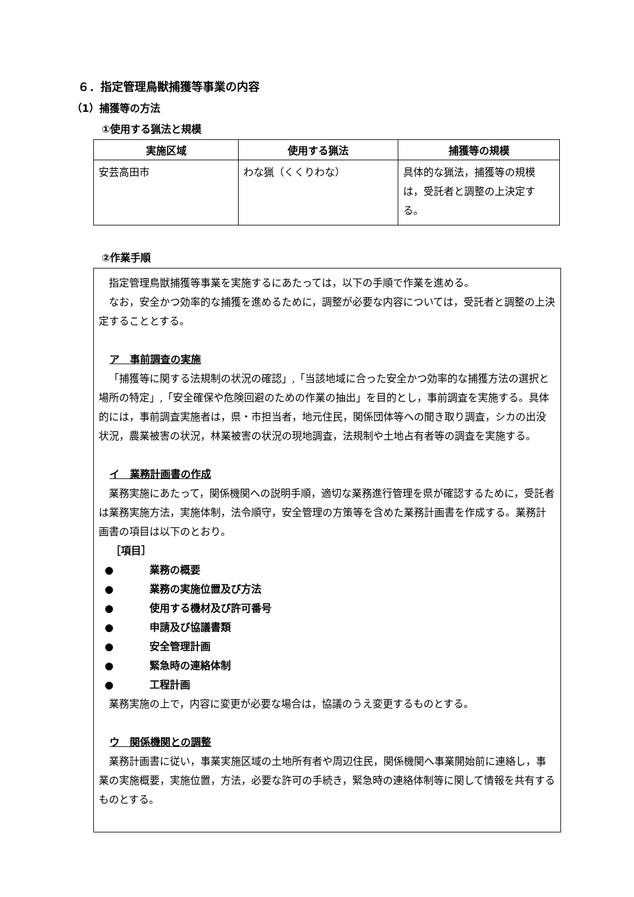６．指定管理鳥獣捕獲等事業の内容
（1）捕獲等の方法
①使用する猟法と規模
| 実施区域 | 使用する猟法 | 捕獲等の規模 |
| --- | --- | --- |
| 安芸高田市 | わな猟（くくりわな） | 具体的な猟法，捕獲等の規模は，受託者と調整の上決定する。 |
②作業手順
指定管理鳥獣捕獲等事業を実施するにあたっては，以下の手順で作業を進める。
なお，安全かつ効率的な捕獲を進めるために，調整が必要な内容については，受託者と調整の上決定することとする。
ア　事前調査の実施
「捕獲等に関する法規制の状況の確認」,「当該地域に合った安全かつ効率的な捕獲方法の選択と場所の特定」,「安全確保や危険回避のための作業の抽出」を目的とし，事前調査を実施する。具体的には，事前調査実施者は，県・市担当者，地元住民，関係団体等への聞き取り調査，シカの出没状況，農業被害の状況，林業被害の状況の現地調査，法規制や土地占有者等の調査を実施する。
イ　業務計画書の作成
業務実施にあたって，関係機関への説明手順，適切な業務進行管理を県が確認するために，受託者は業務実施方法，実施体制，法令順守，安全管理の方策等を含めた業務計画書を作成する。業務計画書の項目は以下のとおり。
［項目］
● 業務の概要
● 業務の実施位置及び方法
● 使用する機材及び許可番号
● 申請及び協議書類
● 安全管理計画
● 緊急時の連絡体制
● 工程計画
業務実施の上で，内容に変更が必要な場合は，協議のうえ変更するものとする。
ウ　関係機関との調整
業務計画書に従い，事業実施区域の土地所有者や周辺住民，関係機関へ事業開始前に連絡し，事業の実施概要，実施位置，方法，必要な許可の手続き，緊急時の連絡体制等に関して情報を共有するものとする。